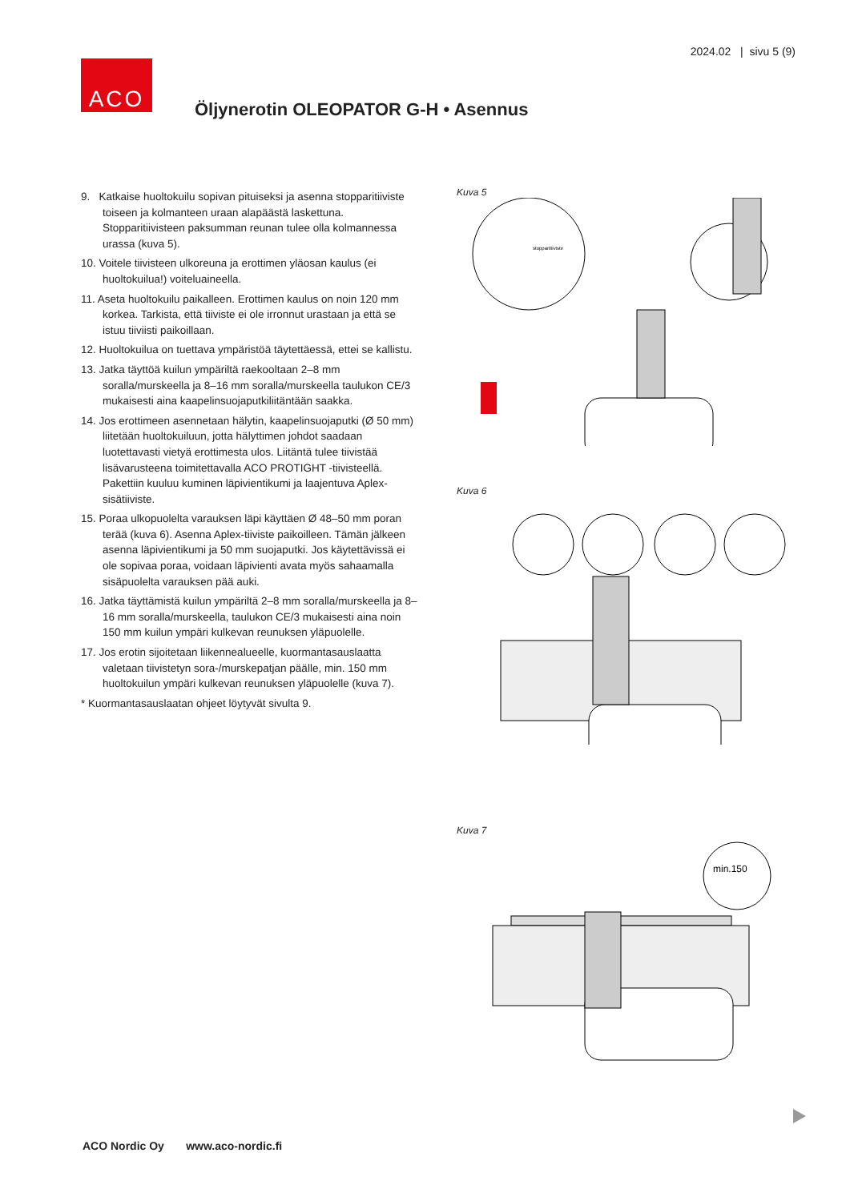2024.02 | sivu 5 (9)
ACO
Öljynerotin OLEOPATOR G-H • Asennus
9. Katkaise huoltokuilu sopivan pituiseksi ja asenna stopparitiiviste toiseen ja kolmanteen uraan alapäästä laskettuna. Stopparitiivisteen paksumman reunan tulee olla kolmannessa urassa (kuva 5).
10. Voitele tiivisteen ulkoreuna ja erottimen yläosan kaulus (ei huoltokuilua!) voiteluaineella.
11. Aseta huoltokuilu paikalleen. Erottimen kaulus on noin 120 mm korkea. Tarkista, että tiiviste ei ole irronnut urastaan ja että se istuu tiiviisti paikoillaan.
12. Huoltokuilua on tuettava ympäristöä täytettäessä, ettei se kallistu.
13. Jatka täyttöä kuilun ympäriltä raekooltaan 2–8 mm soralla/murskeella ja 8–16 mm soralla/murskeella taulukon CE/3 mukaisesti aina kaapelinsuojaputkiliitäntään saakka.
14. Jos erottimeen asennetaan hälytin, kaapelinsuojaputki (Ø 50 mm) liitetään huoltokuiluun, jotta hälyttimen johdot saadaan luotettavasti vietyä erottimesta ulos. Liitäntä tulee tiivistää lisävarusteena toimitettavalla ACO PROTIGHT -tiivisteellä. Pakettiin kuuluu kuminen läpivientikumi ja laajentuva Aplex-sisätiiviste.
15. Poraa ulkopuolelta varauksen läpi käyttäen Ø 48–50 mm poran terää (kuva 6). Asenna Aplex-tiiviste paikoilleen. Tämän jälkeen asenna läpivientikumi ja 50 mm suojaputki. Jos käytettävissä ei ole sopivaa poraa, voidaan läpivienti avata myös sahaamalla sisäpuolelta varauksen pää auki.
16. Jatka täyttämistä kuilun ympäriltä 2–8 mm soralla/murskeella ja 8–16 mm soralla/murskeella, taulukon CE/3 mukaisesti aina noin 150 mm kuilun ympäri kulkevan reunuksen yläpuolelle.
17. Jos erotin sijoitetaan liikennealueelle, kuormantasauslaatta valetaan tiivistetyn sora-/murskepatjan päälle, min. 150 mm huoltokuilun ympäri kulkevan reunuksen yläpuolelle (kuva 7).
* Kuormantasauslaatan ohjeet löytyvät sivulta 9.
Kuva 5
stopparitiiviste
Kuva 6
Kuva 7
min.150
ACO Nordic Oy www.aco-nordic.fi